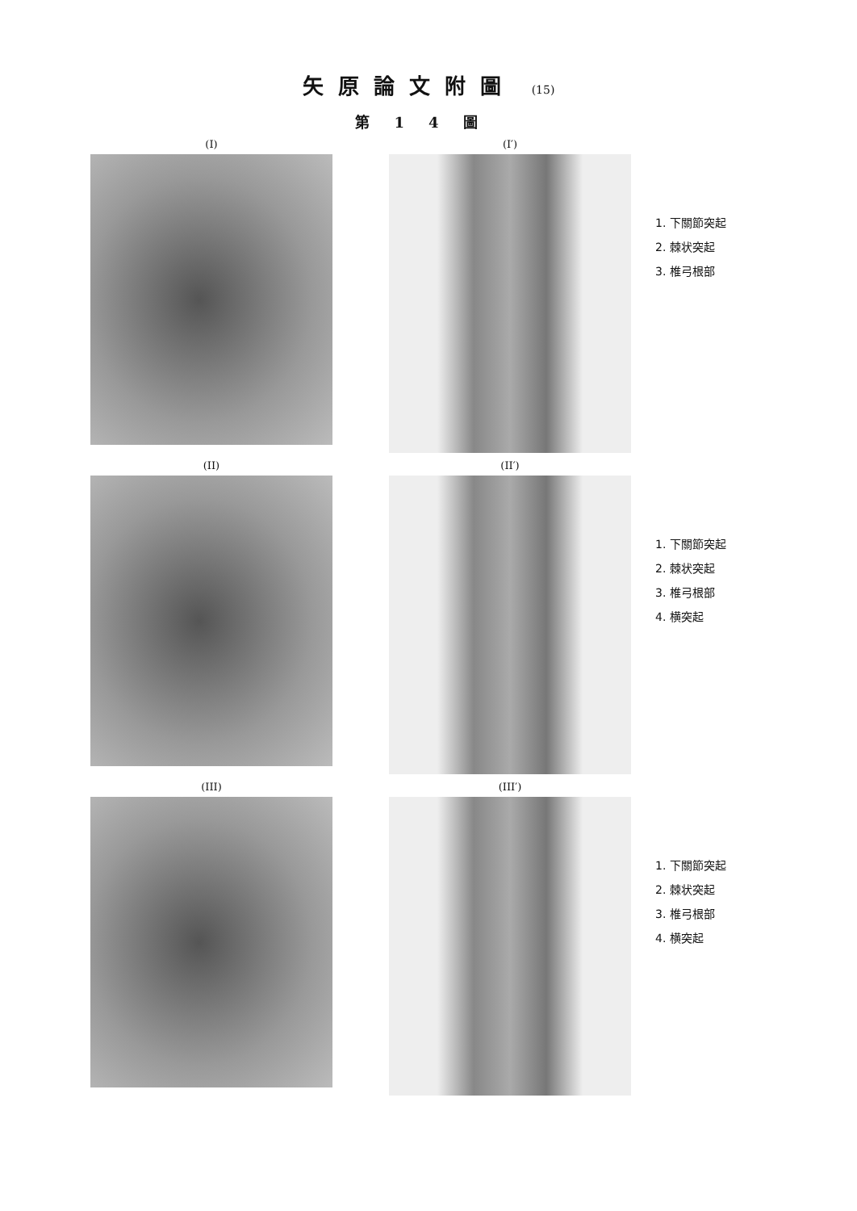矢原論文附圖 (15)
第14圖
(I) (I′)
1. 下關節突起
2. 棘状突起
3. 椎弓根部
(II) (II′)
1. 下關節突起
2. 棘状突起
3. 椎弓根部
4. 横突起
(III) (III′)
1. 下關節突起
2. 棘状突起
3. 椎弓根部
4. 横突起